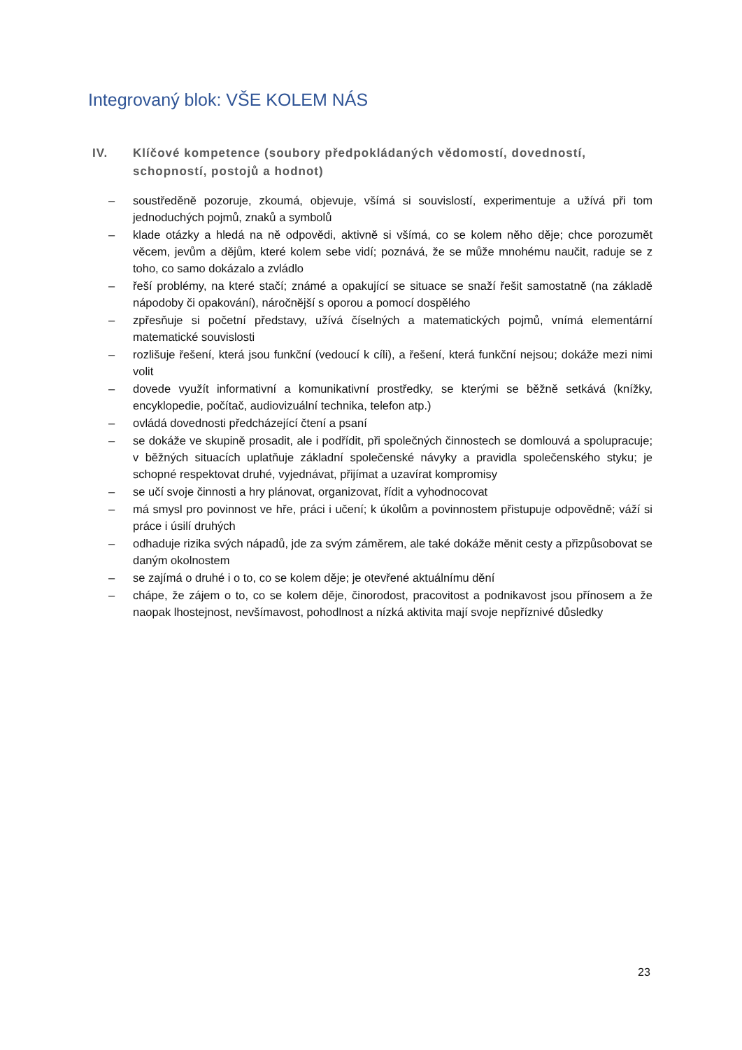Integrovaný blok: VŠE KOLEM NÁS
IV. Klíčové kompetence (soubory předpokládaných vědomostí, dovedností, schopností, postojů a hodnot)
– soustředěně pozoruje, zkoumá, objevuje, všímá si souvislostí, experimentuje a užívá při tom jednoduchých pojmů, znaků a symbolů
– klade otázky a hledá na ně odpovědi, aktivně si všímá, co se kolem něho děje; chce porozumět věcem, jevům a dějům, které kolem sebe vidí; poznává, že se může mnohému naučit, raduje se z toho, co samo dokázalo a zvládlo
– řeší problémy, na které stačí; známé a opakující se situace se snaží řešit samostatně (na základě nápodoby či opakování), náročnější s oporou a pomocí dospělého
– zpřesňuje si početní představy, užívá číselných a matematických pojmů, vnímá elementární matematické souvislosti
– rozlišuje řešení, která jsou funkční (vedoucí k cíli), a řešení, která funkční nejsou; dokáže mezi nimi volit
– dovede využít informativní a komunikativní prostředky, se kterými se běžně setkává (knížky, encyklopedie, počítač, audiovizuální technika, telefon atp.)
– ovládá dovednosti předcházející čtení a psaní
– se dokáže ve skupině prosadit, ale i podřídit, při společných činnostech se domlouvá a spolupracuje; v běžných situacích uplatňuje základní společenské návyky a pravidla společenského styku; je schopné respektovat druhé, vyjednávat, přijímat a uzavírat kompromisy
– se učí svoje činnosti a hry plánovat, organizovat, řídit a vyhodnocovat
– má smysl pro povinnost ve hře, práci i učení; k úkolům a povinnostem přistupuje odpovědně; váží si práce i úsilí druhých
– odhaduje rizika svých nápadů, jde za svým záměrem, ale také dokáže měnit cesty a přizpůsobovat se daným okolnostem
– se zajímá o druhé i o to, co se kolem děje; je otevřené aktuálnímu dění
– chápe, že zájem o to, co se kolem děje, činorodost, pracovitost a podnikavost jsou přínosem a že naopak lhostejnost, nevšímavost, pohodlnost a nízká aktivita mají svoje nepříznivé důsledky
23